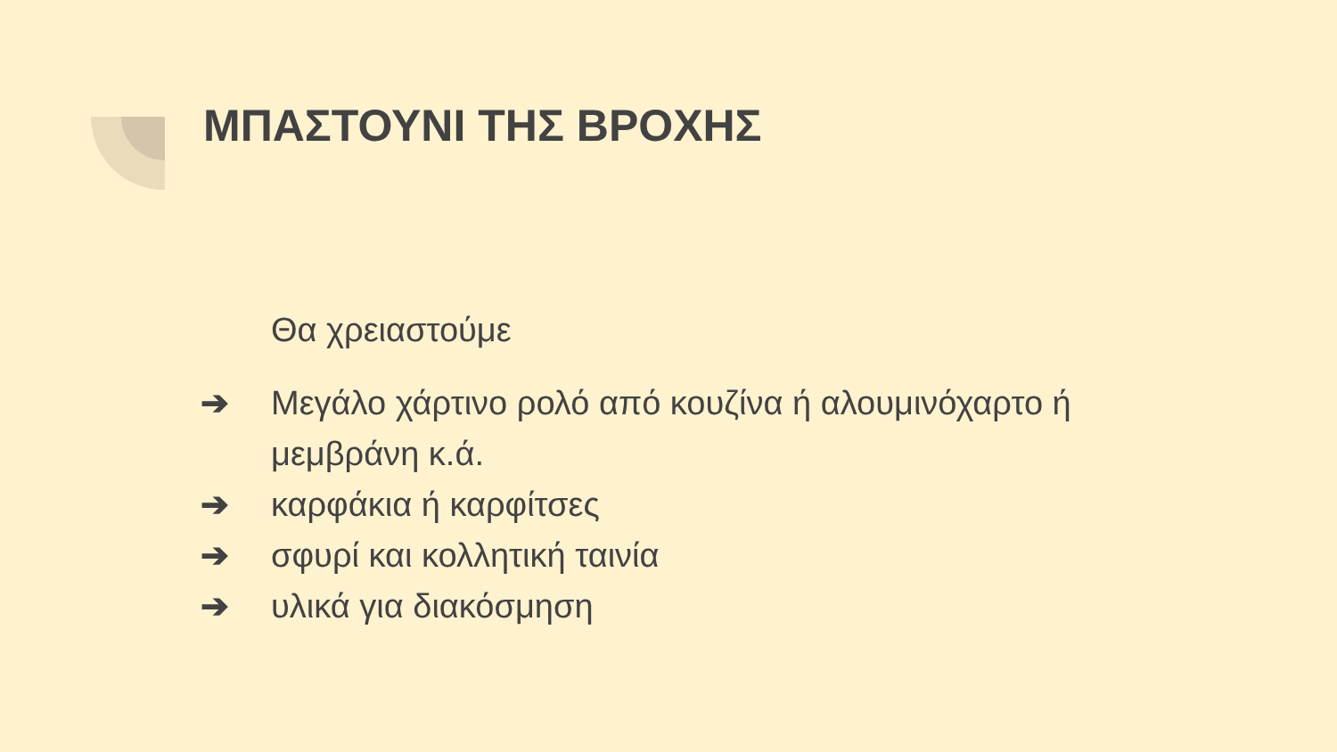ΜΠΑΣΤΟΥΝΙ ΤΗΣ ΒΡΟΧΗΣ
Θα χρειαστούμε
➔ Μεγάλο χάρτινο ρολό από κουζίνα ή αλουμινόχαρτο ή μεμβράνη κ.ά.
➔ καρφάκια ή καρφίτσες
➔ σφυρί και κολλητική ταινία
➔ υλικά για διακόσμηση